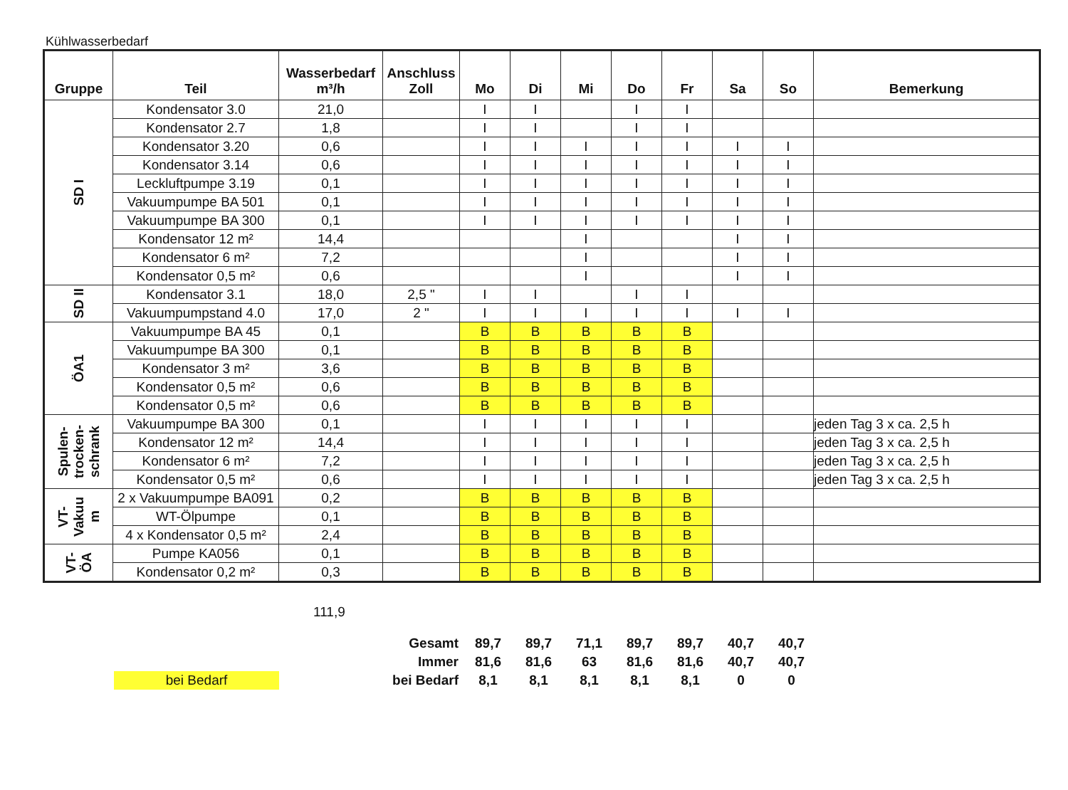Kühlwasserbedarf
| Gruppe | Teil | Wasserbedarf m³/h | Anschluss Zoll | Mo | Di | Mi | Do | Fr | Sa | So | Bemerkung |
| --- | --- | --- | --- | --- | --- | --- | --- | --- | --- | --- | --- |
| SD I | Kondensator 3.0 | 21,0 | | I | I | | I | I | | | |
| | Kondensator 2.7 | 1,8 | | I | I | | I | I | | | |
| | Kondensator 3.20 | 0,6 | | I | I | I | I | I | I | I | |
| | Kondensator 3.14 | 0,6 | | I | I | I | I | I | I | I | |
| | Leckluftpumpe 3.19 | 0,1 | | I | I | I | I | I | I | I | |
| | Vakuumpumpe BA 501 | 0,1 | | I | I | I | I | I | I | I | |
| | Vakuumpumpe BA 300 | 0,1 | | I | I | I | I | I | I | I | |
| | Kondensator 12 m² | 14,4 | | | | I | | | I | I | |
| | Kondensator 6 m² | 7,2 | | | | I | | | I | I | |
| | Kondensator 0,5 m² | 0,6 | | | | I | | | I | I | |
| SD II | Kondensator 3.1 | 18,0 | 2,5 " | I | I | | I | I | | | |
| | Vakuumpumpstand 4.0 | 17,0 | 2 " | I | I | I | I | I | I | I | |
| ÖA1 | Vakuumpumpe BA 45 | 0,1 | | B | B | B | B | B | | | |
| | Vakuumpumpe BA 300 | 0,1 | | B | B | B | B | B | | | |
| | Kondensator 3 m² | 3,6 | | B | B | B | B | B | | | |
| | Kondensator 0,5 m² | 0,6 | | B | B | B | B | B | | | |
| | Kondensator 0,5 m² | 0,6 | | B | B | B | B | B | | | |
| Spulen- trocken- schrank | Vakuumpumpe BA 300 | 0,1 | | I | I | I | I | I | | | jeden Tag 3 x ca. 2,5 h |
| | Kondensator 12 m² | 14,4 | | I | I | I | I | I | | | jeden Tag 3 x ca. 2,5 h |
| | Kondensator 6 m² | 7,2 | | I | I | I | I | I | | | jeden Tag 3 x ca. 2,5 h |
| | Kondensator 0,5 m² | 0,6 | | I | I | I | I | I | | | jeden Tag 3 x ca. 2,5 h |
| VT- Vakuu m | 2 x Vakuumpumpe BA091 | 0,2 | | B | B | B | B | B | | | |
| | WT-Ölpumpe | 0,1 | | B | B | B | B | B | | | |
| | 4 x Kondensator 0,5 m² | 2,4 | | B | B | B | B | B | | | |
| VT- ÖA | Pumpe KA056 | 0,1 | | B | B | B | B | B | | | |
| | Kondensator 0,2 m² | 0,3 | | B | B | B | B | B | | | |
111,9
| | Gesamt | 89,7 | 89,7 | 71,1 | 89,7 | 89,7 | 40,7 | 40,7 |
| | Immer | 81,6 | 81,6 | 63 | 81,6 | 81,6 | 40,7 | 40,7 |
| bei Bedarf | bei Bedarf | 8,1 | 8,1 | 8,1 | 8,1 | 8,1 | 0 | 0 |